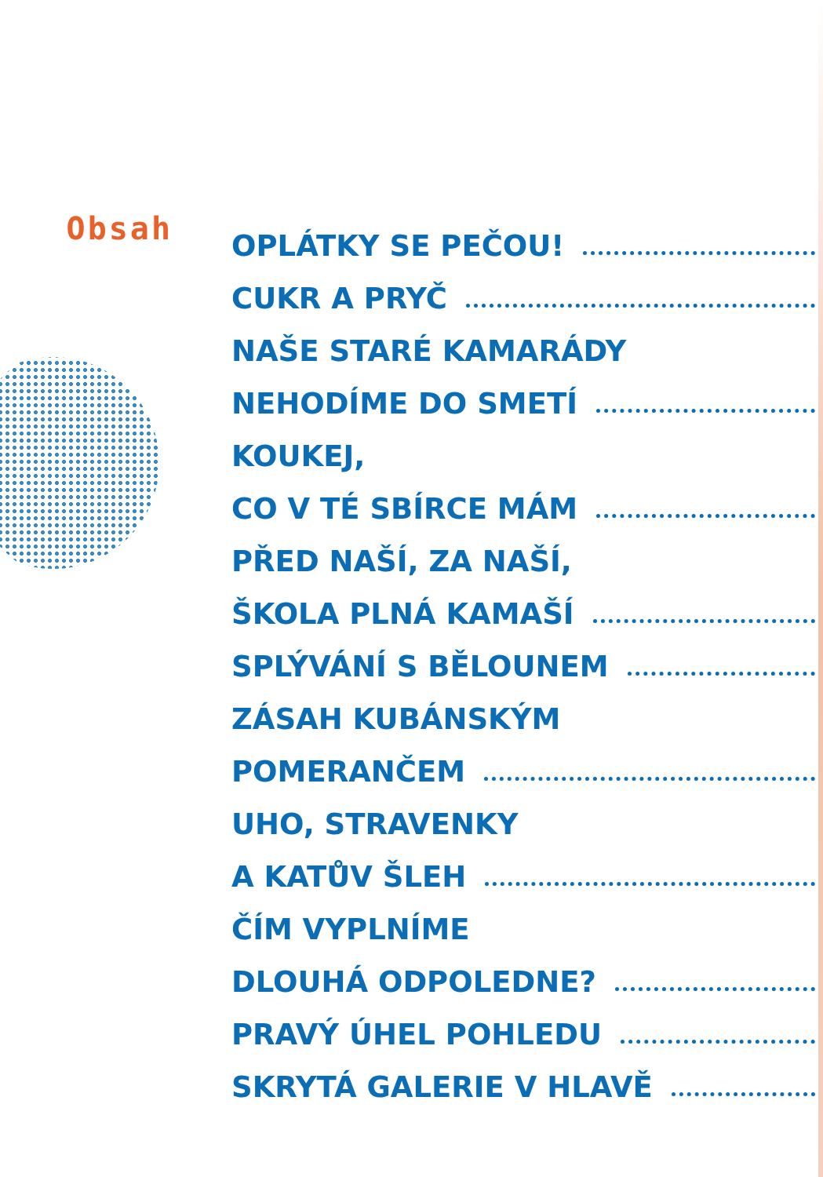Obsah
OPLÁTKY SE PEČOU!
CUKR A PRYČ
NAŠE STARÉ KAMARÁDY
NEHODÍME DO SMETÍ
KOUKEJ,
CO V TÉ SBÍRCE MÁM
PŘED NAŠÍ, ZA NAŠÍ,
ŠKOLA PLNÁ KAMAŠÍ
SPLÝVÁNÍ S BĚLOUNEM
ZÁSAH KUBÁNSKÝM
POMERANČEM
UHO, STRAVENKY
A KATŮV ŠLEH
ČÍM VYPLNÍME
DLOUHÁ ODPOLEDNE?
PRAVÝ ÚHEL POHLEDU
SKRYTÁ GALERIE V HLAVĚ